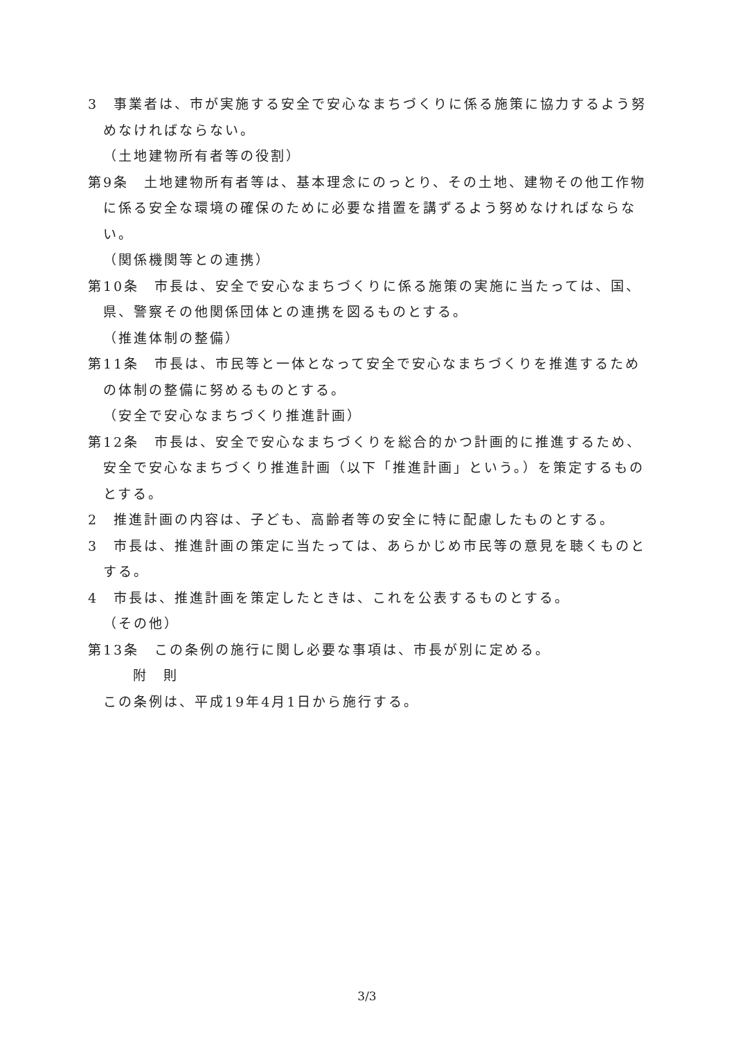3　事業者は、市が実施する安全で安心なまちづくりに係る施策に協力するよう努めなければならない。
（土地建物所有者等の役割）
第9条　土地建物所有者等は、基本理念にのっとり、その土地、建物その他工作物に係る安全な環境の確保のために必要な措置を講ずるよう努めなければならない。
（関係機関等との連携）
第10条　市長は、安全で安心なまちづくりに係る施策の実施に当たっては、国、県、警察その他関係団体との連携を図るものとする。
（推進体制の整備）
第11条　市長は、市民等と一体となって安全で安心なまちづくりを推進するための体制の整備に努めるものとする。
（安全で安心なまちづくり推進計画）
第12条　市長は、安全で安心なまちづくりを総合的かつ計画的に推進するため、安全で安心なまちづくり推進計画（以下「推進計画」という。）を策定するものとする。
2　推進計画の内容は、子ども、高齢者等の安全に特に配慮したものとする。
3　市長は、推進計画の策定に当たっては、あらかじめ市民等の意見を聴くものとする。
4　市長は、推進計画を策定したときは、これを公表するものとする。
（その他）
第13条　この条例の施行に関し必要な事項は、市長が別に定める。
附　則
この条例は、平成19年4月1日から施行する。
3/3